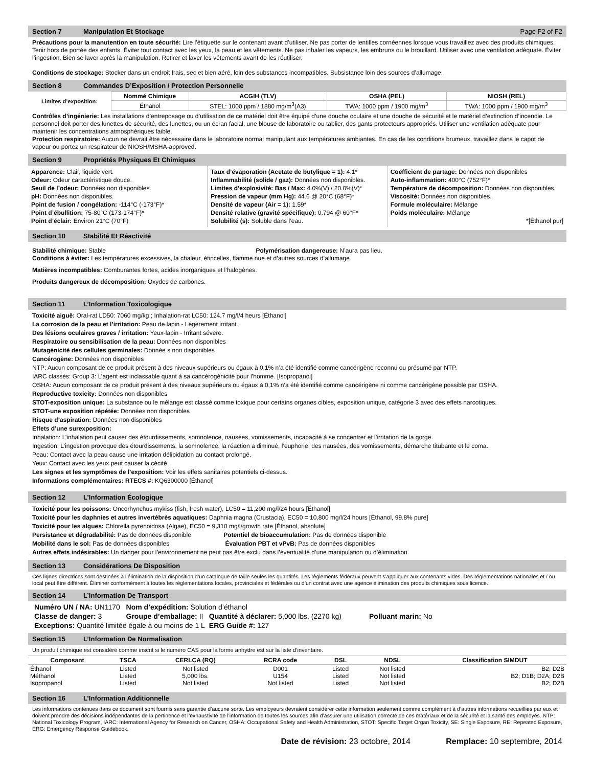Section 7 Manipulation Et Stockage Page F2 of F2
Précautions pour la manutention en toute sécurité: Lire l’étiquette sur le contenant avant d’utiliser. Ne pas porter de lentilles cornéennes lorsque vous travaillez avec des produits chimiques. Tenir hors de portée des enfants. Éviter tout contact avec les yeux, la peau et les vêtements. Ne pas inhaler les vapeurs, les embruns ou le brouillard. Utiliser avec une ventilation adéquate. Éviter l’ingestion. Bien se laver après la manipulation. Retirer et laver les vêtements avant de les réutiliser.
Conditions de stockage: Stocker dans un endroit frais, sec et bien aéré, loin des substances incompatibles. Subsistance loin des sources d’allumage.
Section 8 Commandes D’Exposition / Protection Personnelle
| Limites d’exposition: | Nommé Chimique | ACGIH (TLV) | OSHA (PEL) | NIOSH (REL) |
| | Éthanol | STEL: 1000 ppm / 1880 mg/m<sup>3</sup>(A3) | TWA: 1000 ppm / 1900 mg/m<sup>3</sup> | TWA: 1000 ppm / 1900 mg/m<sup>3</sup> |
Contrôles d’ingénierie: Les installations d’entreposage ou d’utilisation de ce matériel doit être équipé d’une douche oculaire et une douche de sécurité et le matériel d’extinction d’incendie. Le personnel doit porter des lunettes de sécurité, des lunettes, ou un écran facial, une blouse de laboratoire ou tablier, des gants protecteurs appropriés. Utiliser une ventilation adéquate pour maintenir les concentrations atmosphériques faible.
Protection respiratoire: Aucun ne devrait être nécessaire dans le laboratoire normal manipulant aux températures ambiantes. En cas de les conditions brumeux, travaillez dans le capot de vapeur ou portez un respirateur de NIOSH/MSHA-approved.
Section 9 Propriétés Physiques Et Chimiques
Apparence: Clair, liquide vert.
Odeur: Odeur caractéristique douce.
Seuil de l’odeur: Données non disponibles.
pH: Données non disponibles.
Point de fusion / congélation: -114°C (-173°F)*
Point d’ébullition: 75-80°C (173-174°F)*
Point d’éclair: Environ 21°C (70°F)
Taux d’évaporation (Acetate de butylique = 1): 4.1*
Inflammabilité (solide / gaz): Données non disponibles.
Limites d’explosivité: Bas / Max: 4.0%(V) / 20.0%(V)*
Pression de vapeur (mm Hg): 44.6 @ 20°C (68°F)*
Densité de vapeur (Air = 1): 1.59*
Densité relative (gravité spécifique): 0.794 @ 60°F*
Solubilité (s): Soluble dans l’eau.
Coefficient de partage: Données non disponibles
Auto-inflammation: 400°C (752°F)*
Température de décomposition: Données non disponibles.
Viscosité: Données non disponibles.
Formule moléculaire: Mélange
Poids moléculaire: Mélange
*[Éthanol pur]
Section 10 Stabilité Et Réactivité
Stabilité chimique: Stable Polymérisation dangereuse: N’aura pas lieu.
Conditions à éviter: Les températures excessives, la chaleur, étincelles, flamme nue et d’autres sources d’allumage.
Matières incompatibles: Comburantes fortes, acides inorganiques et l’halogènes.
Produits dangereux de décomposition: Oxydes de carbones.
Section 11 L’Information Toxicologique
Toxicité aiguë: Oral-rat LD50: 7060 mg/kg ; Inhalation-rat LC50: 124.7 mg/l/4 heurs [Éthanol]
La corrosion de la peau et l’irritation: Peau de lapin - Légèrement irritant.
Des lésions oculaires graves / irritation: Yeux-lapin - Irritant sévère.
Respiratoire ou sensibilisation de la peau: Données non disponibles
Mutagénicité des cellules germinales: Donnée s non disponibles
Cancérogène: Données non disponibles
NTP: Aucun composant de ce produit présent à des niveaux supérieurs ou égaux à 0,1% n’a été identifié comme cancérigène reconnu ou présumé par NTP.
IARC classés: Group 3: L’agent est inclassable quant à sa cancérogénicité pour l’homme. [Isopropanol]
OSHA: Aucun composant de ce produit présent à des niveaux supérieurs ou égaux à 0,1% n’a été identifié comme cancérigène ni comme cancérigène possible par OSHA.
Reproductive toxicity: Données non disponibles
STOT-exposition unique: La substance ou le mélange est classé comme toxique pour certains organes cibles, exposition unique, catégorie 3 avec des effets narcotiques.
STOT-une exposition répétée: Données non disponibles
Risque d’aspiration: Données non disponibles
Effets d’une surexposition:
Inhalation: L’inhalation peut causer des étourdissements, somnolence, nausées, vomissements, incapacité à se concentrer et l’irritation de la gorge.
Ingestion: L’ingestion provoque des étourdissements, la somnolence, la réaction a diminué, l’euphorie, des nausées, des vomissements, démarche titubante et le coma.
Peau: Contact avec la peau cause une irritation délipidation au contact prolongé.
Yeux: Contact avec les yeux peut causer la cécité.
Les signes et les symptômes de l’exposition: Voir les effets sanitaires potentiels ci-dessus.
Informations complémentaires: RTECS #: KQ6300000 [Éthanol]
Section 12 L’Information Écologique
Toxicité pour les poissons: Oncorhynchus mykiss (fish, fresh water), LC50 = 11,200 mg/l/24 hours [Éthanol]
Toxicité pour les daphnies et autres invertébrés aquatiques: Daphnia magna (Crustacia), EC50 = 10,800 mg/l/24 hours [Éthanol, 99.8% pure]
Toxicité pour les algues: Chlorella pyrenoidosa (Algae), EC50 = 9,310 mg/l/growth rate [Éthanol, absolute]
Persistance et dégradabilité: Pas de données disponible Potentiel de bioaccumulation: Pas de données disponible
Mobilité dans le sol: Pas de données disponibles Évaluation PBT et vPvB: Pas de données disponibles
Autres effets indésirables: Un danger pour l’environnement ne peut pas être exclu dans l’éventualité d’une manipulation ou d’élimination.
Section 13 Considérations De Disposition
Ces lignes directrices sont destinées à l’élimination de la disposition d’un catalogue de taille seules les quantités. Les règlements fédéraux peuvent s’appliquer aux contenants vides. Des réglementations nationales et / ou local peut être différent. Éliminer conformément à toutes les réglementations locales, provinciales et fédérales ou d’un contrat avec une agence élimination des produits chimiques sous licence.
Section 14 L’Information De Transport
| Numéro UN / NA: UN1170 | Nom d’expédition: Solution d’éthanol | | |
| Classe de danger: 3 | Groupe d’emballage: II | Quantité à déclarer: 5,000 lbs. (2270 kg) | Polluant marin: No |
| Exceptions: Quantité limitée égale à ou moins de 1 L | | ERG Guide #: 127 | |
Section 15 L’Information De Normalisation
Un produit chimique est considéré comme inscrit si le numéro CAS pour la forme anhydre est sur la liste d’inventaire.
| Composant | TSCA | CERLCA (RQ) | RCRA code | DSL | NDSL | Classification SIMDUT |
| --- | --- | --- | --- | --- | --- | --- |
| Éthanol Méthanol Isopropanol | Listed Listed Listed | Not listed 5,000 lbs. Not listed | D001 U154 Not listed | Listed Listed Listed | Not listed Not listed Not listed | B2; D2B B2; D1B; D2A; D2B B2; D2B |
Section 16 L’Information Additionnelle
Les informations contenues dans ce document sont fournis sans garantie d’aucune sorte. Les employeurs devraient considérer cette information seulement comme complément à d’autres informations recueillies par eux et doivent prendre des décisions indépendantes de la pertinence et l’exhaustivité de l’information de toutes les sources afin d’assurer une utilisation correcte de ces matériaux et de la sécurité et la santé des employés. NTP: National Toxicology Program, IARC: International Agency for Research on Cancer, OSHA: Occupational Safety and Health Administration, STOT: Specific Target Organ Toxicity, SE: Single Exposure, RE: Repeated Exposure, ERG: Emergency Response Guidebook.
Date de révision: 23 octobre, 2014 Remplace: 10 septembre, 2014